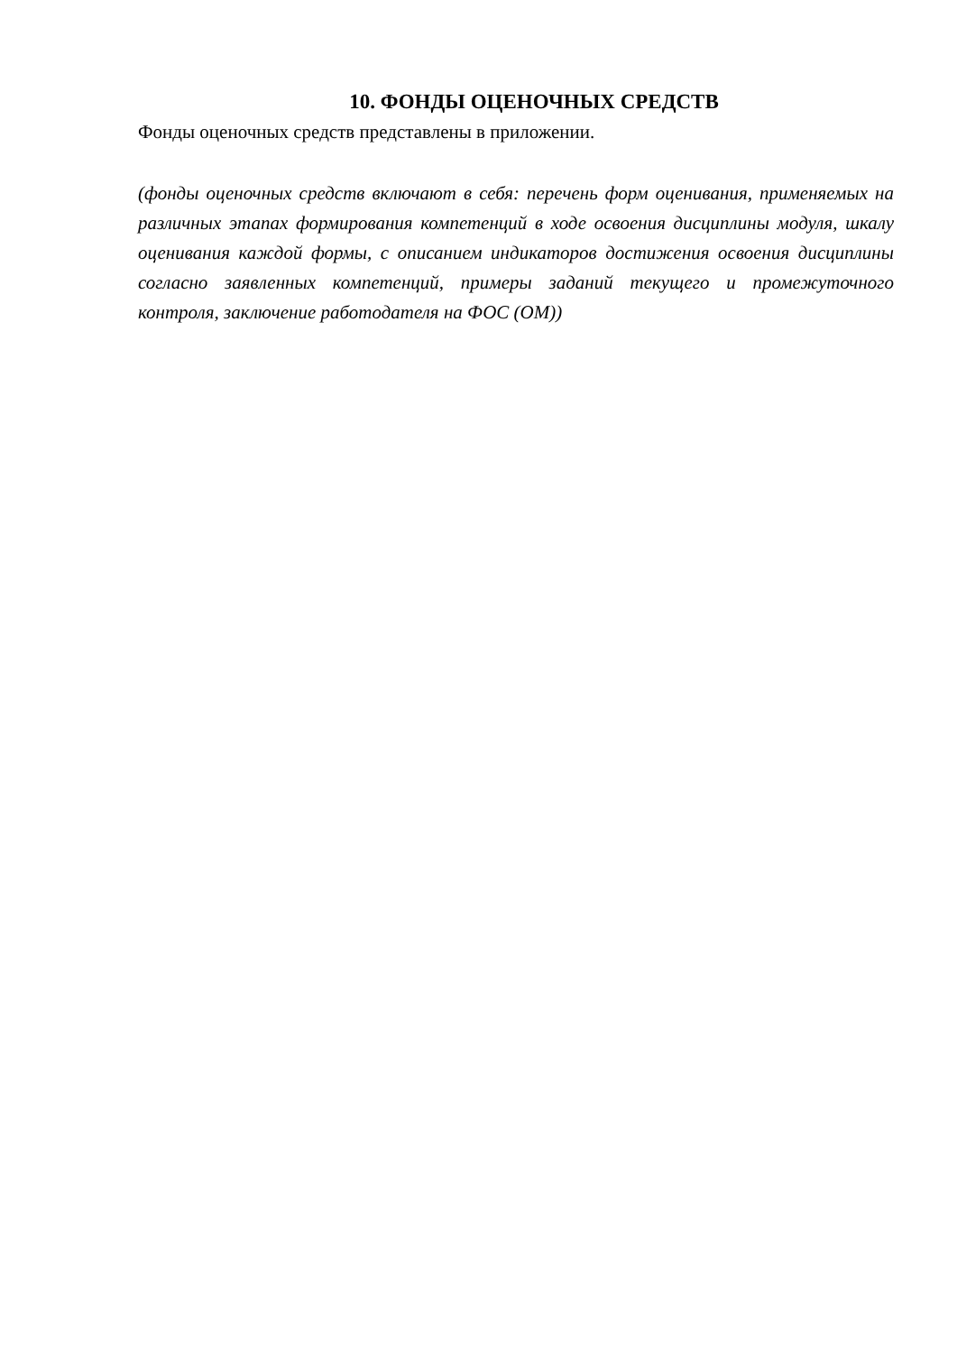10. ФОНДЫ ОЦЕНОЧНЫХ СРЕДСТВ
Фонды оценочных средств представлены в приложении.
(фонды оценочных средств включают в себя: перечень форм оценивания, применяемых на различных этапах формирования компетенций в ходе освоения дисциплины модуля, шкалу оценивания каждой формы, с описанием индикаторов достижения освоения дисциплины согласно заявленных компетенций, примеры заданий текущего и промежуточного контроля, заключение работодателя на ФОС (ОМ))